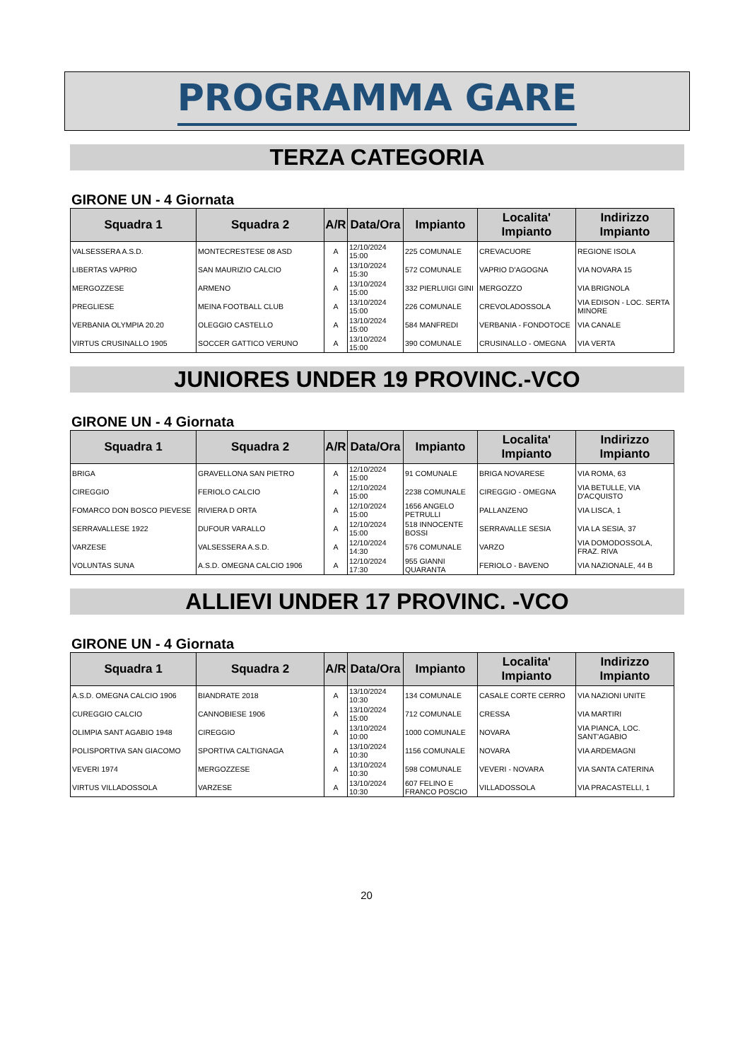PROGRAMMA GARE
TERZA CATEGORIA
GIRONE UN - 4 Giornata
| Squadra 1 | Squadra 2 | A/R | Data/Ora | Impianto | Localita' Impianto | Indirizzo Impianto |
| --- | --- | --- | --- | --- | --- | --- |
| VALSESSERA A.S.D. | MONTECRESTESE 08 ASD | A | 12/10/2024 15:00 | 225 COMUNALE | CREVACUORE | REGIONE ISOLA |
| LIBERTAS VAPRIO | SAN MAURIZIO CALCIO | A | 13/10/2024 15:30 | 572 COMUNALE | VAPRIO D'AGOGNA | VIA NOVARA 15 |
| MERGOZZESE | ARMENO | A | 13/10/2024 15:00 | 332 PIERLUIGI GINI | MERGOZZO | VIA BRIGNOLA |
| PREGLIESE | MEINA FOOTBALL CLUB | A | 13/10/2024 15:00 | 226 COMUNALE | CREVOLADOSSOLA | VIA EDISON - LOC. SERTA MINORE |
| VERBANIA OLYMPIA 20.20 | OLEGGIO CASTELLO | A | 13/10/2024 15:00 | 584 MANFREDI | VERBANIA - FONDOTOCE | VIA CANALE |
| VIRTUS CRUSINALLO 1905 | SOCCER GATTICO VERUNO | A | 13/10/2024 15:00 | 390 COMUNALE | CRUSINALLO - OMEGNA | VIA VERTA |
JUNIORES UNDER 19 PROVINC.-VCO
GIRONE UN - 4 Giornata
| Squadra 1 | Squadra 2 | A/R | Data/Ora | Impianto | Localita' Impianto | Indirizzo Impianto |
| --- | --- | --- | --- | --- | --- | --- |
| BRIGA | GRAVELLONA SAN PIETRO | A | 12/10/2024 15:00 | 91 COMUNALE | BRIGA NOVARESE | VIA ROMA, 63 |
| CIREGGIO | FERIOLO CALCIO | A | 12/10/2024 15:00 | 2238 COMUNALE | CIREGGIO - OMEGNA | VIA BETULLE, VIA D'ACQUISTO |
| FOMARCO DON BOSCO PIEVESE | RIVIERA D ORTA | A | 12/10/2024 15:00 | 1656 ANGELO PETRULLI | PALLANZENO | VIA LISCA, 1 |
| SERRAVALLESE 1922 | DUFOUR VARALLO | A | 12/10/2024 15:00 | 518 INNOCENTE BOSSI | SERRAVALLE SESIA | VIA LA SESIA, 37 |
| VARZESE | VALSESSERA A.S.D. | A | 12/10/2024 14:30 | 576 COMUNALE | VARZO | VIA DOMODOSSOLA, FRAZ. RIVA |
| VOLUNTAS SUNA | A.S.D. OMEGNA CALCIO 1906 | A | 12/10/2024 17:30 | 955 GIANNI QUARANTA | FERIOLO - BAVENO | VIA NAZIONALE, 44 B |
ALLIEVI UNDER 17 PROVINC. -VCO
GIRONE UN - 4 Giornata
| Squadra 1 | Squadra 2 | A/R | Data/Ora | Impianto | Localita' Impianto | Indirizzo Impianto |
| --- | --- | --- | --- | --- | --- | --- |
| A.S.D. OMEGNA CALCIO 1906 | BIANDRATE 2018 | A | 13/10/2024 10:30 | 134 COMUNALE | CASALE CORTE CERRO | VIA NAZIONI UNITE |
| CUREGGIO CALCIO | CANNOBIESE 1906 | A | 13/10/2024 15:00 | 712 COMUNALE | CRESSA | VIA MARTIRI |
| OLIMPIA SANT AGABIO 1948 | CIREGGIO | A | 13/10/2024 10:00 | 1000 COMUNALE | NOVARA | VIA PIANCA, LOC. SANT'AGABIO |
| POLISPORTIVA SAN GIACOMO | SPORTIVA CALTIGNAGA | A | 13/10/2024 10:30 | 1156 COMUNALE | NOVARA | VIA ARDEMAGNI |
| VEVERI 1974 | MERGOZZESE | A | 13/10/2024 10:30 | 598 COMUNALE | VEVERI - NOVARA | VIA SANTA CATERINA |
| VIRTUS VILLADOSSOLA | VARZESE | A | 13/10/2024 10:30 | 607 FELINO E FRANCO POSCIO | VILLADOSSOLA | VIA PRACASTELLI, 1 |
20